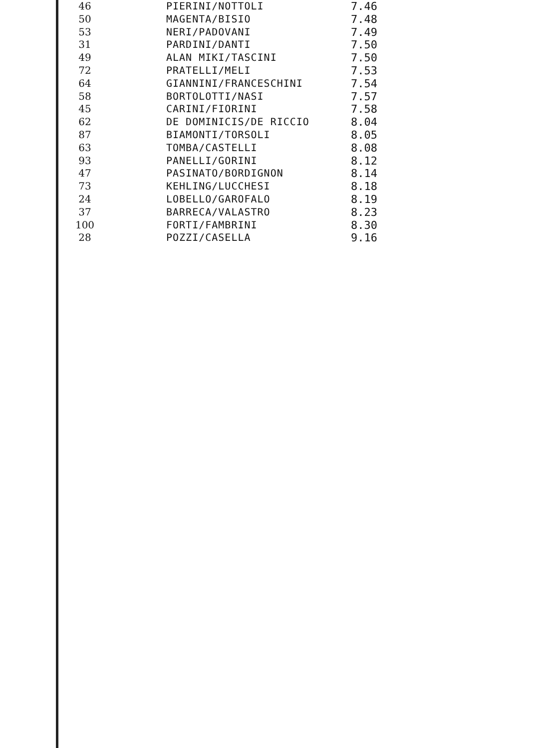| 46 | PIERINI/NOTTOLI | 7.46 |
| 50 | MAGENTA/BISIO | 7.48 |
| 53 | NERI/PADOVANI | 7.49 |
| 31 | PARDINI/DANTI | 7.50 |
| 49 | ALAN MIKI/TASCINI | 7.50 |
| 72 | PRATELLI/MELI | 7.53 |
| 64 | GIANNINI/FRANCESCHINI | 7.54 |
| 58 | BORTOLOTTI/NASI | 7.57 |
| 45 | CARINI/FIORINI | 7.58 |
| 62 | DE DOMINICIS/DE RICCIO | 8.04 |
| 87 | BIAMONTI/TORSOLI | 8.05 |
| 63 | TOMBA/CASTELLI | 8.08 |
| 93 | PANELLI/GORINI | 8.12 |
| 47 | PASINATO/BORDIGNON | 8.14 |
| 73 | KEHLING/LUCCHESI | 8.18 |
| 24 | LOBELLO/GAROFALO | 8.19 |
| 37 | BARRECA/VALASTRO | 8.23 |
| 100 | FORTI/FAMBRINI | 8.30 |
| 28 | POZZI/CASELLA | 9.16 |